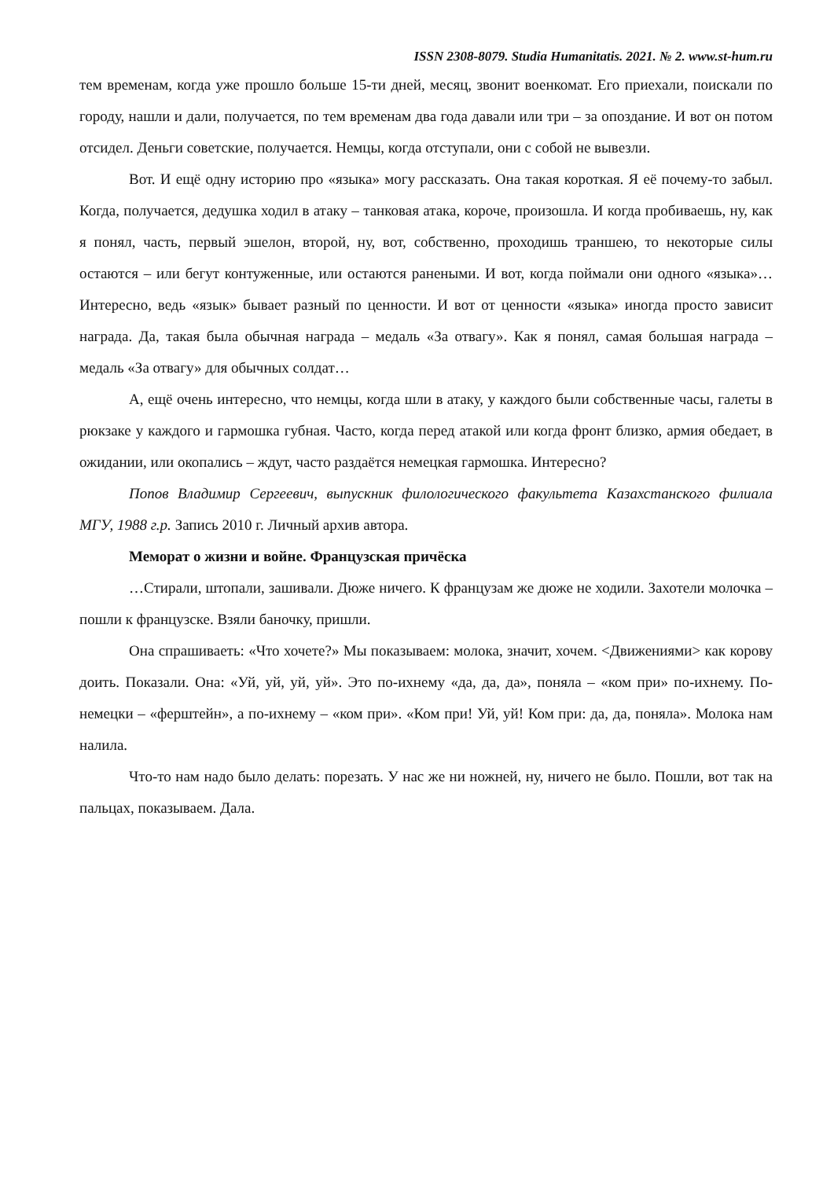ISSN 2308-8079. Studia Humanitatis. 2021. № 2. www.st-hum.ru
тем временам, когда уже прошло больше 15-ти дней, месяц, звонит военкомат. Его приехали, поискали по городу, нашли и дали, получается, по тем временам два года давали или три – за опоздание. И вот он потом отсидел. Деньги советские, получается. Немцы, когда отступали, они с собой не вывезли.
Вот. И ещё одну историю про «языка» могу рассказать. Она такая короткая. Я её почему-то забыл. Когда, получается, дедушка ходил в атаку – танковая атака, короче, произошла. И когда пробиваешь, ну, как я понял, часть, первый эшелон, второй, ну, вот, собственно, проходишь траншею, то некоторые силы остаются – или бегут контуженные, или остаются ранеными. И вот, когда поймали они одного «языка»… Интересно, ведь «язык» бывает разный по ценности. И вот от ценности «языка» иногда просто зависит награда. Да, такая была обычная награда – медаль «За отвагу». Как я понял, самая большая награда – медаль «За отвагу» для обычных солдат…
А, ещё очень интересно, что немцы, когда шли в атаку, у каждого были собственные часы, галеты в рюкзаке у каждого и гармошка губная. Часто, когда перед атакой или когда фронт близко, армия обедает, в ожидании, или окопались – ждут, часто раздаётся немецкая гармошка. Интересно?
Попов Владимир Сергеевич, выпускник филологического факультета Казахстанского филиала МГУ, 1988 г.р. Запись 2010 г. Личный архив автора.
Меморат о жизни и войне. Французская причёска
…Стирали, штопали, зашивали. Дюже ничего. К французам же дюже не ходили. Захотели молочка – пошли к французске. Взяли баночку, пришли.
Она спрашиваеть: «Что хочете?» Мы показываем: молока, значит, хочем. <Движениями> как корову доить. Показали. Она: «Уй, уй, уй, уй». Это по-ихнему «да, да, да», поняла – «ком при» по-ихнему. По-немецки – «ферштейн», а по-ихнему – «ком при». «Ком при! Уй, уй! Ком при: да, да, поняла». Молока нам налила.
Что-то нам надо было делать: порезать. У нас же ни ножней, ну, ничего не было. Пошли, вот так на пальцах, показываем. Дала.